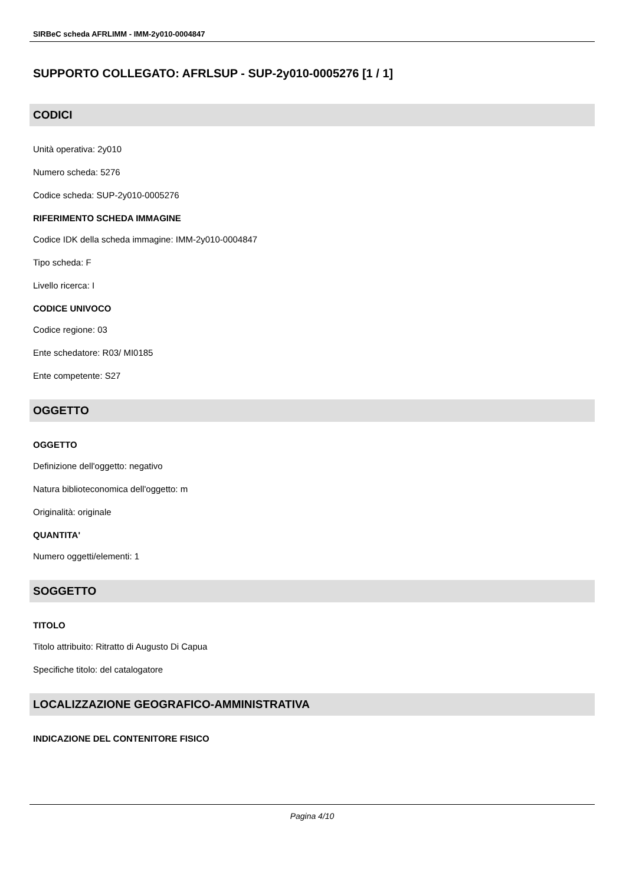SIRBeC scheda AFRLIMM - IMM-2y010-0004847
SUPPORTO COLLEGATO: AFRLSUP - SUP-2y010-0005276 [1 / 1]
CODICI
Unità operativa: 2y010
Numero scheda: 5276
Codice scheda: SUP-2y010-0005276
RIFERIMENTO SCHEDA IMMAGINE
Codice IDK della scheda immagine: IMM-2y010-0004847
Tipo scheda: F
Livello ricerca: I
CODICE UNIVOCO
Codice regione: 03
Ente schedatore: R03/ MI0185
Ente competente: S27
OGGETTO
OGGETTO
Definizione dell'oggetto: negativo
Natura biblioteconomica dell'oggetto: m
Originalità: originale
QUANTITA'
Numero oggetti/elementi: 1
SOGGETTO
TITOLO
Titolo attribuito: Ritratto di Augusto Di Capua
Specifiche titolo: del catalogatore
LOCALIZZAZIONE GEOGRAFICO-AMMINISTRATIVA
INDICAZIONE DEL CONTENITORE FISICO
Pagina 4/10